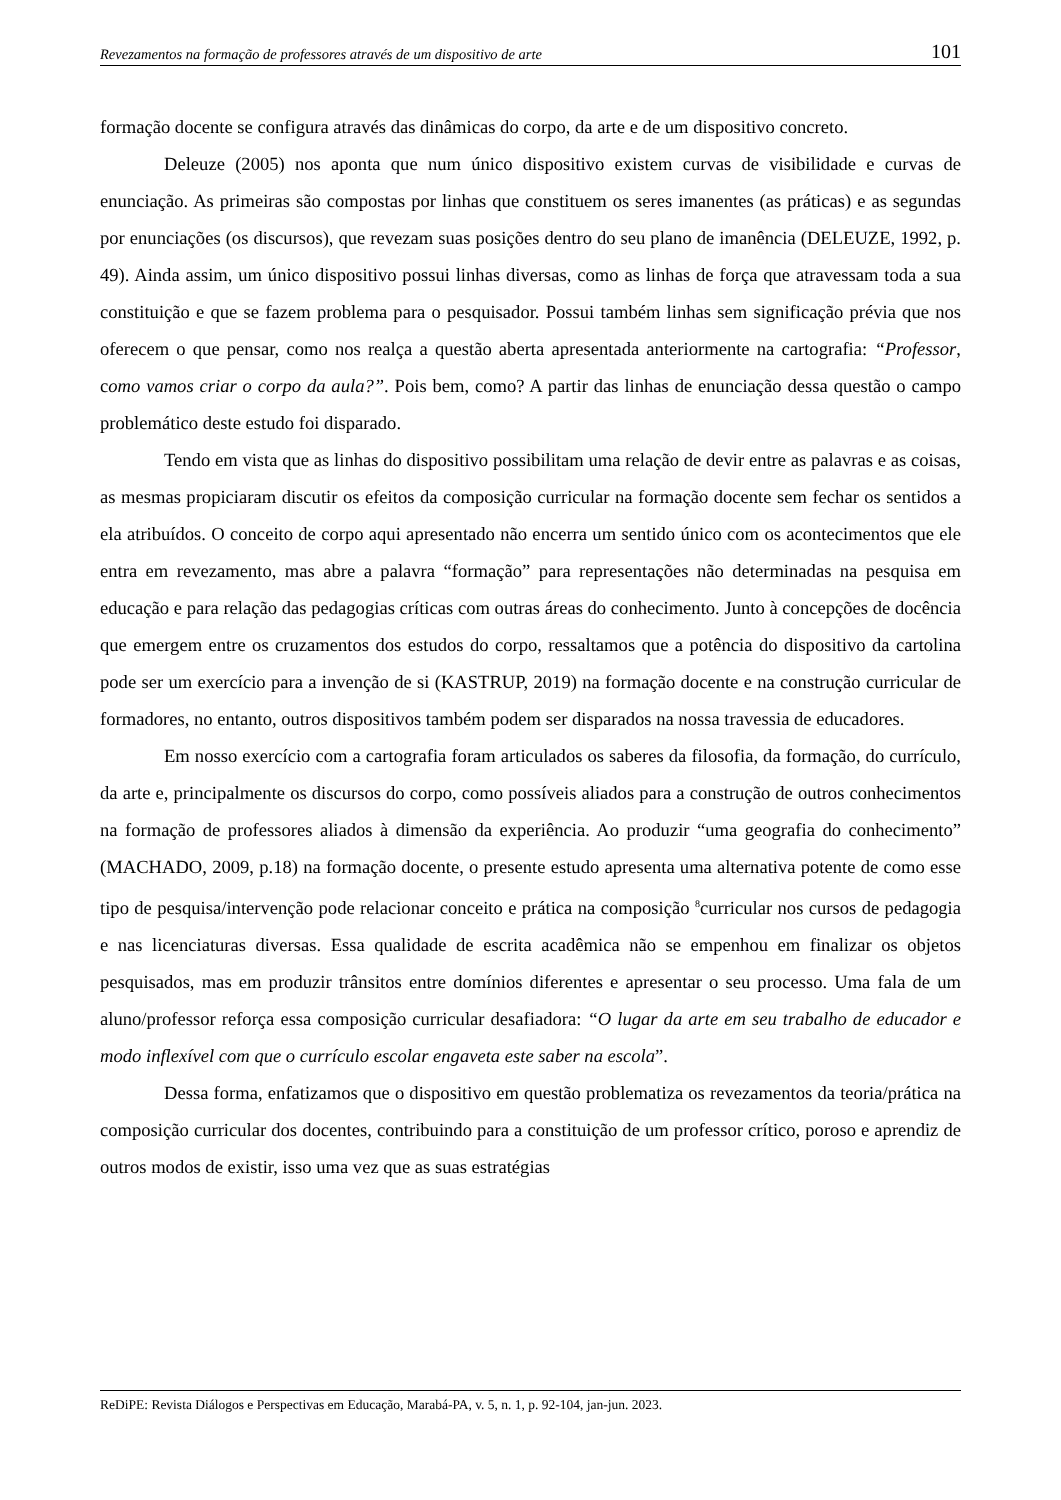Revezamentos na formação de professores através de um dispositivo de arte 101
formação docente se configura através das dinâmicas do corpo, da arte e de um dispositivo concreto.
Deleuze (2005) nos aponta que num único dispositivo existem curvas de visibilidade e curvas de enunciação. As primeiras são compostas por linhas que constituem os seres imanentes (as práticas) e as segundas por enunciações (os discursos), que revezam suas posições dentro do seu plano de imanência (DELEUZE, 1992, p. 49). Ainda assim, um único dispositivo possui linhas diversas, como as linhas de força que atravessam toda a sua constituição e que se fazem problema para o pesquisador. Possui também linhas sem significação prévia que nos oferecem o que pensar, como nos realça a questão aberta apresentada anteriormente na cartografia: “Professor, como vamos criar o corpo da aula?”. Pois bem, como? A partir das linhas de enunciação dessa questão o campo problemático deste estudo foi disparado.
Tendo em vista que as linhas do dispositivo possibilitam uma relação de devir entre as palavras e as coisas, as mesmas propiciaram discutir os efeitos da composição curricular na formação docente sem fechar os sentidos a ela atribuídos. O conceito de corpo aqui apresentado não encerra um sentido único com os acontecimentos que ele entra em revezamento, mas abre a palavra “formação” para representações não determinadas na pesquisa em educação e para relação das pedagogias críticas com outras áreas do conhecimento. Junto à concepções de docência que emergem entre os cruzamentos dos estudos do corpo, ressaltamos que a potência do dispositivo da cartolina pode ser um exercício para a invenção de si (KASTRUP, 2019) na formação docente e na construção curricular de formadores, no entanto, outros dispositivos também podem ser disparados na nossa travessia de educadores.
Em nosso exercício com a cartografia foram articulados os saberes da filosofia, da formação, do currículo, da arte e, principalmente os discursos do corpo, como possíveis aliados para a construção de outros conhecimentos na formação de professores aliados à dimensão da experiência. Ao produzir “uma geografia do conhecimento” (MACHADO, 2009, p.18) na formação docente, o presente estudo apresenta uma alternativa potente de como esse tipo de pesquisa/intervenção pode relacionar conceito e prática na composição <sup>8</sup>curricular nos cursos de pedagogia e nas licenciaturas diversas. Essa qualidade de escrita acadêmica não se empenhou em finalizar os objetos pesquisados, mas em produzir trânsitos entre domínios diferentes e apresentar o seu processo. Uma fala de um aluno/professor reforça essa composição curricular desafiadora: “O lugar da arte em seu trabalho de educador e modo inflexível com que o currículo escolar engaveta este saber na escola”.
Dessa forma, enfatizamos que o dispositivo em questão problematiza os revezamentos da teoria/prática na composição curricular dos docentes, contribuindo para a constituição de um professor crítico, poroso e aprendiz de outros modos de existir, isso uma vez que as suas estratégias
ReDiPE: Revista Diálogos e Perspectivas em Educação, Marabá-PA, v. 5, n. 1, p. 92-104, jan-jun. 2023.